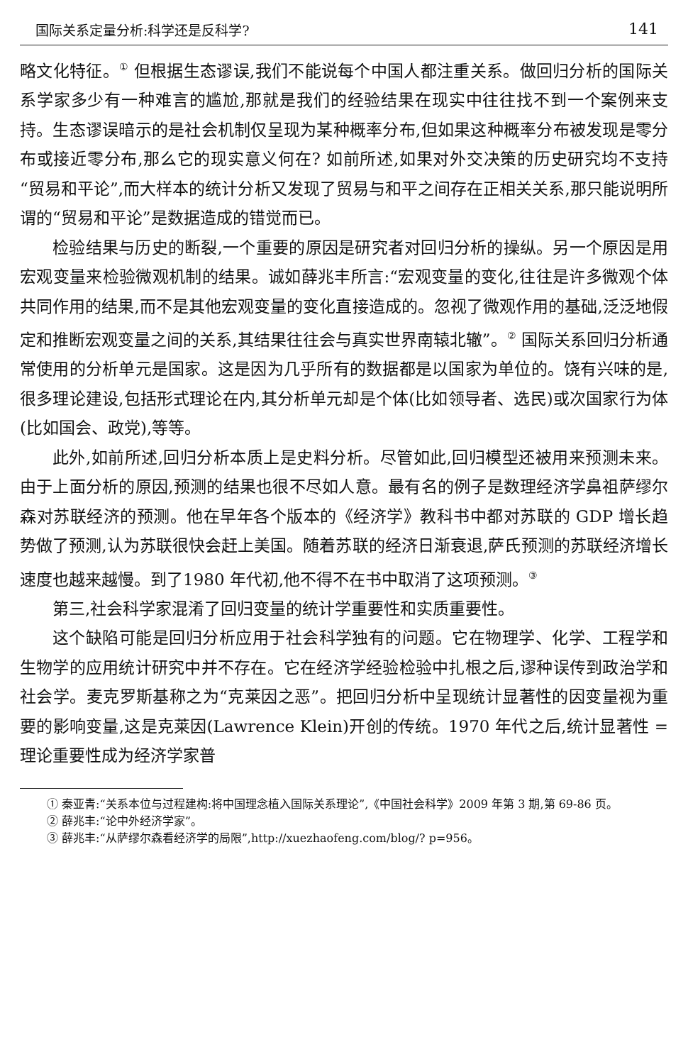国际关系定量分析:科学还是反科学? 141
略文化特征。<sup>①</sup> 但根据生态谬误,我们不能说每个中国人都注重关系。做回归分析的国际关系学家多少有一种难言的尴尬,那就是我们的经验结果在现实中往往找不到一个案例来支持。生态谬误暗示的是社会机制仅呈现为某种概率分布,但如果这种概率分布被发现是零分布或接近零分布,那么它的现实意义何在? 如前所述,如果对外交决策的历史研究均不支持“贸易和平论”,而大样本的统计分析又发现了贸易与和平之间存在正相关关系,那只能说明所谓的“贸易和平论”是数据造成的错觉而已。
检验结果与历史的断裂,一个重要的原因是研究者对回归分析的操纵。另一个原因是用宏观变量来检验微观机制的结果。诚如薛兆丰所言:“宏观变量的变化,往往是许多微观个体共同作用的结果,而不是其他宏观变量的变化直接造成的。忽视了微观作用的基础,泛泛地假定和推断宏观变量之间的关系,其结果往往会与真实世界南辕北辙”。<sup>②</sup> 国际关系回归分析通常使用的分析单元是国家。这是因为几乎所有的数据都是以国家为单位的。饶有兴味的是,很多理论建设,包括形式理论在内,其分析单元却是个体(比如领导者、选民)或次国家行为体(比如国会、政党),等等。
此外,如前所述,回归分析本质上是史料分析。尽管如此,回归模型还被用来预测未来。由于上面分析的原因,预测的结果也很不尽如人意。最有名的例子是数理经济学鼻祖萨缪尔森对苏联经济的预测。他在早年各个版本的《经济学》教科书中都对苏联的 GDP 增长趋势做了预测,认为苏联很快会赶上美国。随着苏联的经济日渐衰退,萨氏预测的苏联经济增长速度也越来越慢。到了1980 年代初,他不得不在书中取消了这项预测。<sup>③</sup>
第三,社会科学家混淆了回归变量的统计学重要性和实质重要性。
这个缺陷可能是回归分析应用于社会科学独有的问题。它在物理学、化学、工程学和生物学的应用统计研究中并不存在。它在经济学经验检验中扎根之后,谬种误传到政治学和社会学。麦克罗斯基称之为“克莱因之恶”。把回归分析中呈现统计显著性的因变量视为重要的影响变量,这是克莱因(Lawrence Klein)开创的传统。1970 年代之后,统计显著性 = 理论重要性成为经济学家普
① 秦亚青:“关系本位与过程建构:将中国理念植入国际关系理论”,《中国社会科学》2009 年第 3 期,第 69-86 页。
② 薛兆丰:“论中外经济学家”。
③ 薛兆丰:“从萨缪尔森看经济学的局限”,http://xuezhaofeng.com/blog/? p=956。